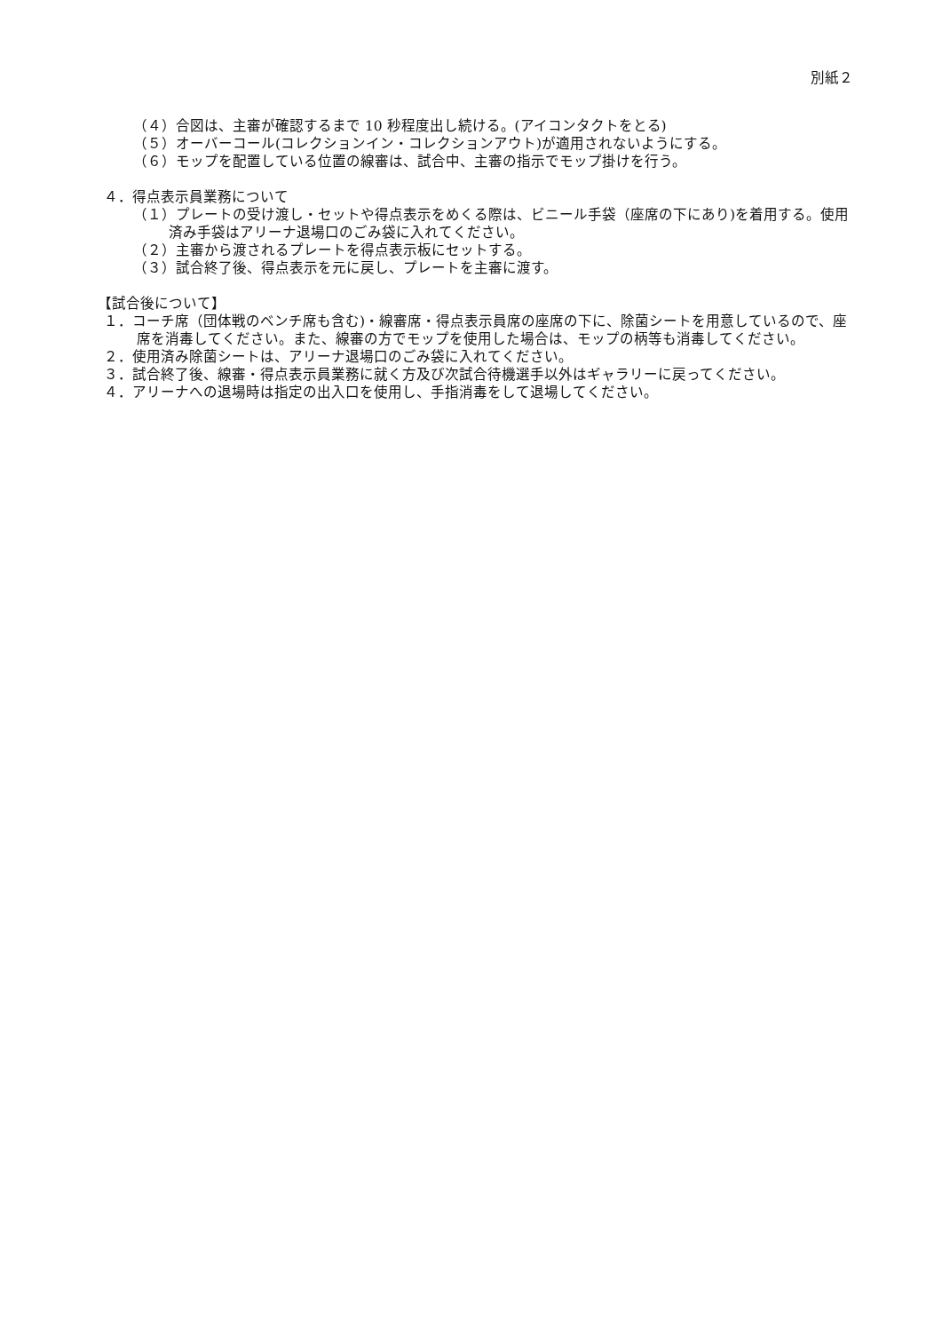別紙２
（４）合図は、主審が確認するまで 10 秒程度出し続ける。(アイコンタクトをとる)
（５）オーバーコール(コレクションイン・コレクションアウト)が適用されないようにする。
（６）モップを配置している位置の線審は、試合中、主審の指示でモップ掛けを行う。
４．得点表示員業務について
（１）プレートの受け渡し・セットや得点表示をめくる際は、ビニール手袋（座席の下にあり)を着用する。使用済み手袋はアリーナ退場口のごみ袋に入れてください。
（２）主審から渡されるプレートを得点表示板にセットする。
（３）試合終了後、得点表示を元に戻し、プレートを主審に渡す。
【試合後について】
１．コーチ席（団体戦のベンチ席も含む)・線審席・得点表示員席の座席の下に、除菌シートを用意しているので、座席を消毒してください。また、線審の方でモップを使用した場合は、モップの柄等も消毒してください。
２．使用済み除菌シートは、アリーナ退場口のごみ袋に入れてください。
３．試合終了後、線審・得点表示員業務に就く方及び次試合待機選手以外はギャラリーに戻ってください。
４．アリーナへの退場時は指定の出入口を使用し、手指消毒をして退場してください。